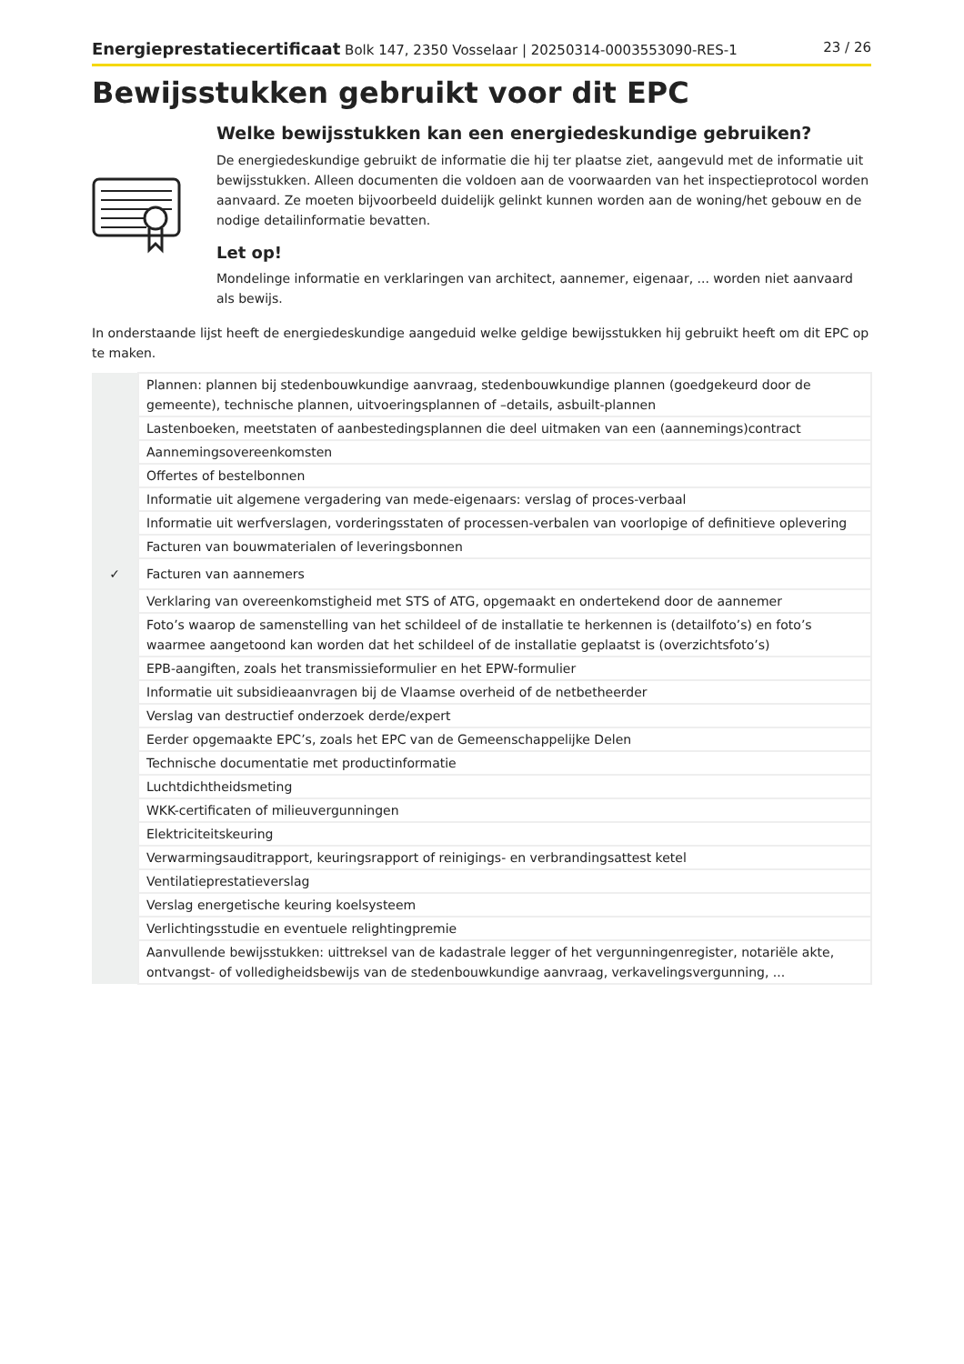Energieprestatiecertificaat Bolk 147, 2350 Vosselaar | 20250314-0003553090-RES-1 23 / 26
Bewijsstukken gebruikt voor dit EPC
Welke bewijsstukken kan een energiedeskundige gebruiken?
De energiedeskundige gebruikt de informatie die hij ter plaatse ziet, aangevuld met de informatie uit bewijsstukken. Alleen documenten die voldoen aan de voorwaarden van het inspectieprotocol worden aanvaard. Ze moeten bijvoorbeeld duidelijk gelinkt kunnen worden aan de woning/het gebouw en de nodige detailinformatie bevatten.
Let op!
Mondelinge informatie en verklaringen van architect, aannemer, eigenaar, ... worden niet aanvaard als bewijs.
In onderstaande lijst heeft de energiedeskundige aangeduid welke geldige bewijsstukken hij gebruikt heeft om dit EPC op te maken.
| | Plannen: plannen bij stedenbouwkundige aanvraag, stedenbouwkundige plannen (goedgekeurd door de gemeente), technische plannen, uitvoeringsplannen of –details, asbuilt-plannen |
| | Lastenboeken, meetstaten of aanbestedingsplannen die deel uitmaken van een (aannemings)contract |
| | Aannemingsovereenkomsten |
| | Offertes of bestelbonnen |
| | Informatie uit algemene vergadering van mede-eigenaars: verslag of proces-verbaal |
| | Informatie uit werfverslagen, vorderingsstaten of processen-verbalen van voorlopige of definitieve oplevering |
| | Facturen van bouwmaterialen of leveringsbonnen |
| ✓ | Facturen van aannemers |
| | Verklaring van overeenkomstigheid met STS of ATG, opgemaakt en ondertekend door de aannemer |
| | Foto’s waarop de samenstelling van het schildeel of de installatie te herkennen is (detailfoto’s) en foto’s waarmee aangetoond kan worden dat het schildeel of de installatie geplaatst is (overzichtsfoto’s) |
| | EPB-aangiften, zoals het transmissieformulier en het EPW-formulier |
| | Informatie uit subsidieaanvragen bij de Vlaamse overheid of de netbetheerder |
| | Verslag van destructief onderzoek derde/expert |
| | Eerder opgemaakte EPC’s, zoals het EPC van de Gemeenschappelijke Delen |
| | Technische documentatie met productinformatie |
| | Luchtdichtheidsmeting |
| | WKK-certificaten of milieuvergunningen |
| | Elektriciteitskeuring |
| | Verwarmingsauditrapport, keuringsrapport of reinigings- en verbrandingsattest ketel |
| | Ventilatieprestatieverslag |
| | Verslag energetische keuring koelsysteem |
| | Verlichtingsstudie en eventuele relightingpremie |
| | Aanvullende bewijsstukken: uittreksel van de kadastrale legger of het vergunningenregister, notariële akte, ontvangst- of volledigheidsbewijs van de stedenbouwkundige aanvraag, verkavelingsvergunning, ... |